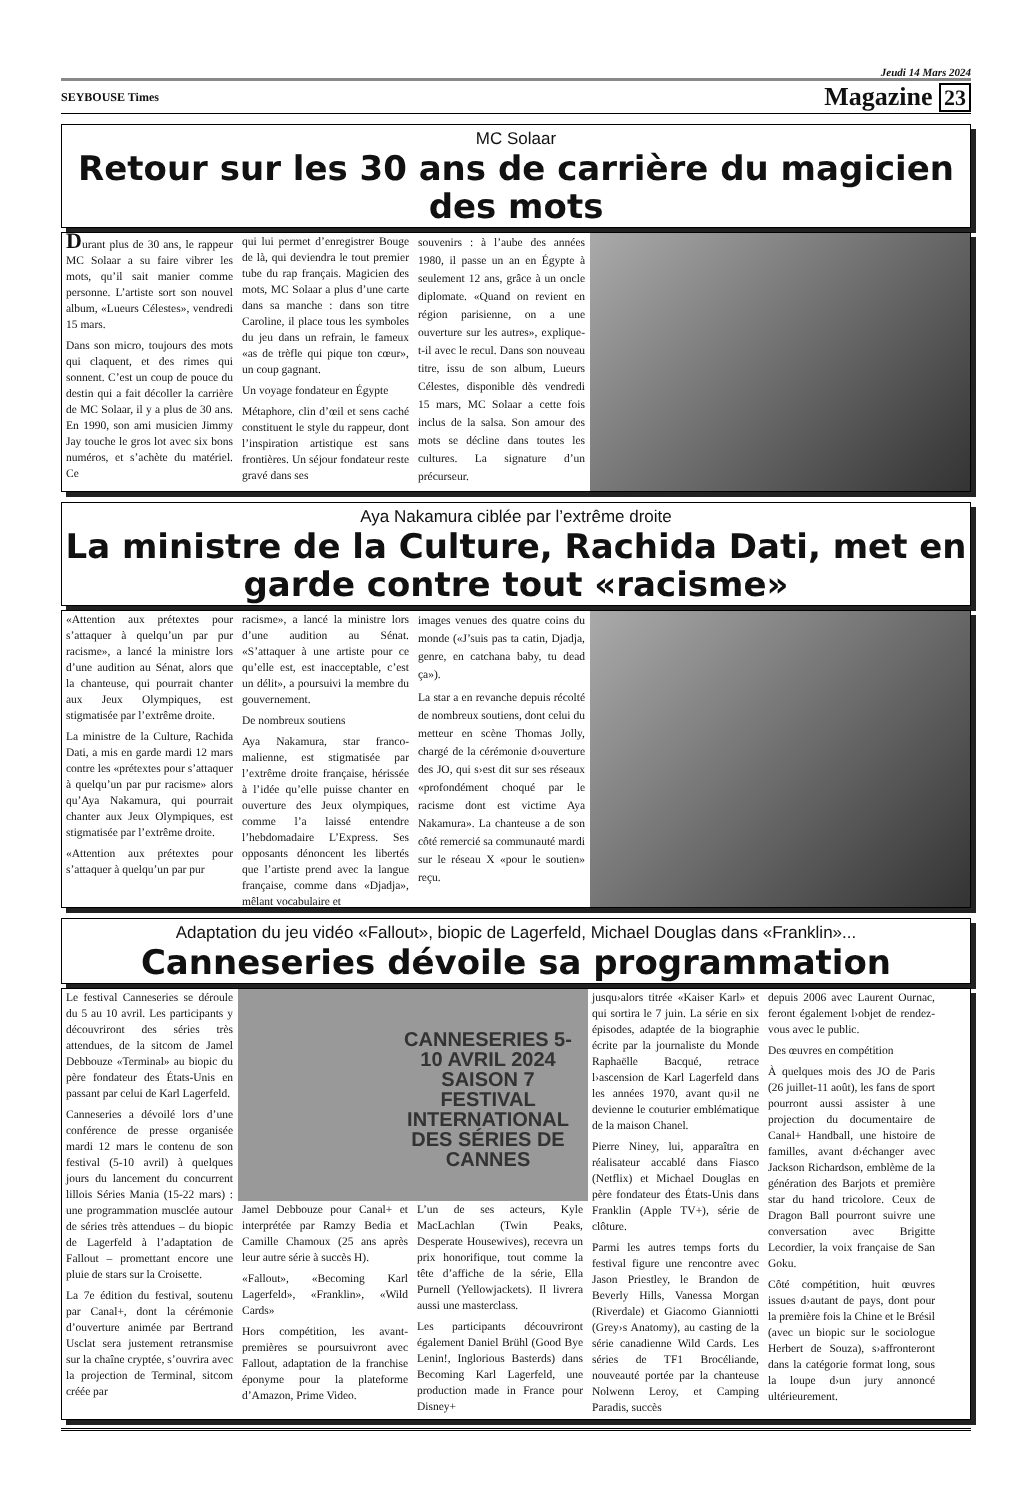Jeudi 14 Mars 2024
SEYBOUSE Times
Magazine 23
MC Solaar
Retour sur les 30 ans de carrière du magicien des mots
Durant plus de 30 ans, le rappeur MC Solaar a su faire vibrer les mots, qu’il sait manier comme personne. L’artiste sort son nouvel album, «Lueurs Célestes», vendredi 15 mars.
Dans son micro, toujours des mots qui claquent, et des rimes qui sonnent. C’est un coup de pouce du destin qui a fait décoller la carrière de MC Solaar, il y a plus de 30 ans. En 1990, son ami musicien Jimmy Jay touche le gros lot avec six bons numéros, et s’achète du matériel. Ce
qui lui permet d’enregistrer Bouge de là, qui deviendra le tout premier tube du rap français. Magicien des mots, MC Solaar a plus d’une carte dans sa manche : dans son titre Caroline, il place tous les symboles du jeu dans un refrain, le fameux «as de trèfle qui pique ton cœur», un coup gagnant.
Un voyage fondateur en Égypte
Métaphore, clin d’œil et sens caché constituent le style du rappeur, dont l’inspiration artistique est sans frontières. Un séjour fondateur reste gravé dans ses
souvenirs : à l’aube des années 1980, il passe un an en Égypte à seulement 12 ans, grâce à un oncle diplomate. «Quand on revient en région parisienne, on a une ouverture sur les autres», explique-t-il avec le recul. Dans son nouveau titre, issu de son album, Lueurs Célestes, disponible dès vendredi 15 mars, MC Solaar a cette fois inclus de la salsa. Son amour des mots se décline dans toutes les cultures. La signature d’un précurseur.
Aya Nakamura ciblée par l’extrême droite
La ministre de la Culture, Rachida Dati, met en garde contre tout «racisme»
«Attention aux prétextes pour s’attaquer à quelqu’un par pur racisme», a lancé la ministre lors d’une audition au Sénat, alors que la chanteuse, qui pourrait chanter aux Jeux Olympiques, est stigmatisée par l’extrême droite.
La ministre de la Culture, Rachida Dati, a mis en garde mardi 12 mars contre les «prétextes pour s’attaquer à quelqu’un par pur racisme» alors qu’Aya Nakamura, qui pourrait chanter aux Jeux Olympiques, est stigmatisée par l’extrême droite.
«Attention aux prétextes pour s’attaquer à quelqu’un par pur
racisme», a lancé la ministre lors d’une audition au Sénat. «S’attaquer à une artiste pour ce qu’elle est, est inacceptable, c’est un délit», a poursuivi la membre du gouvernement.
De nombreux soutiens
Aya Nakamura, star franco-malienne, est stigmatisée par l’extrême droite française, hérissée à l’idée qu’elle puisse chanter en ouverture des Jeux olympiques, comme l’a laissé entendre l’hebdomadaire L’Express. Ses opposants dénoncent les libertés que l’artiste prend avec la langue française, comme dans «Djadja», mêlant vocabulaire et
images venues des quatre coins du monde («J’suis pas ta catin, Djadja, genre, en catchana baby, tu dead ça»).
La star a en revanche depuis récolté de nombreux soutiens, dont celui du metteur en scène Thomas Jolly, chargé de la cérémonie d›ouverture des JO, qui s›est dit sur ses réseaux «profondément choqué par le racisme dont est victime Aya Nakamura». La chanteuse a de son côté remercié sa communauté mardi sur le réseau X «pour le soutien» reçu.
Adaptation du jeu vidéo «Fallout», biopic de Lagerfeld, Michael Douglas dans «Franklin»...
Canneseries dévoile sa programmation
Le festival Canneseries se déroule du 5 au 10 avril. Les participants y découvriront des séries très attendues, de la sitcom de Jamel Debbouze «Terminal» au biopic du père fondateur des États-Unis en passant par celui de Karl Lagerfeld.
Canneseries a dévoilé lors d’une conférence de presse organisée mardi 12 mars le contenu de son festival (5-10 avril) à quelques jours du lancement du concurrent lillois Séries Mania (15-22 mars) : une programmation musclée autour de séries très attendues – du biopic de Lagerfeld à l’adaptation de Fallout – promettant encore une pluie de stars sur la Croisette.
La 7e édition du festival, soutenu par Canal+, dont la cérémonie d’ouverture animée par Bertrand Usclat sera justement retransmise sur la chaîne cryptée, s’ouvrira avec la projection de Terminal, sitcom créée par
CANNESERIES 5-10 AVRIL 2024 SAISON 7 FESTIVAL INTERNATIONAL DES SÉRIES DE CANNES
Jamel Debbouze pour Canal+ et interprétée par Ramzy Bedia et Camille Chamoux (25 ans après leur autre série à succès H).
«Fallout», «Becoming Karl Lagerfeld», «Franklin», «Wild Cards»
Hors compétition, les avant-premières se poursuivront avec Fallout, adaptation de la franchise éponyme pour la plateforme d’Amazon, Prime Video.
L’un de ses acteurs, Kyle MacLachlan (Twin Peaks, Desperate Housewives), recevra un prix honorifique, tout comme la tête d’affiche de la série, Ella Purnell (Yellowjackets). Il livrera aussi une masterclass.
Les participants découvriront également Daniel Brühl (Good Bye Lenin!, Inglorious Basterds) dans Becoming Karl Lagerfeld, une production made in France pour Disney+
jusqu›alors titrée «Kaiser Karl» et qui sortira le 7 juin. La série en six épisodes, adaptée de la biographie écrite par la journaliste du Monde Raphaëlle Bacqué, retrace l›ascension de Karl Lagerfeld dans les années 1970, avant qu›il ne devienne le couturier emblématique de la maison Chanel.
Pierre Niney, lui, apparaîtra en réalisateur accablé dans Fiasco (Netflix) et Michael Douglas en père fondateur des États-Unis dans Franklin (Apple TV+), série de clôture.
Parmi les autres temps forts du festival figure une rencontre avec Jason Priestley, le Brandon de Beverly Hills, Vanessa Morgan (Riverdale) et Giacomo Gianniotti (Grey›s Anatomy), au casting de la série canadienne Wild Cards. Les séries de TF1 Brocéliande, nouveauté portée par la chanteuse Nolwenn Leroy, et Camping Paradis, succès
depuis 2006 avec Laurent Ournac, feront également l›objet de rendez-vous avec le public.
Des œuvres en compétition
À quelques mois des JO de Paris (26 juillet-11 août), les fans de sport pourront aussi assister à une projection du documentaire de Canal+ Handball, une histoire de familles, avant d›échanger avec Jackson Richardson, emblème de la génération des Barjots et première star du hand tricolore. Ceux de Dragon Ball pourront suivre une conversation avec Brigitte Lecordier, la voix française de San Goku.
Côté compétition, huit œuvres issues d›autant de pays, dont pour la première fois la Chine et le Brésil (avec un biopic sur le sociologue Herbert de Souza), s›affronteront dans la catégorie format long, sous la loupe d›un jury annoncé ultérieurement.